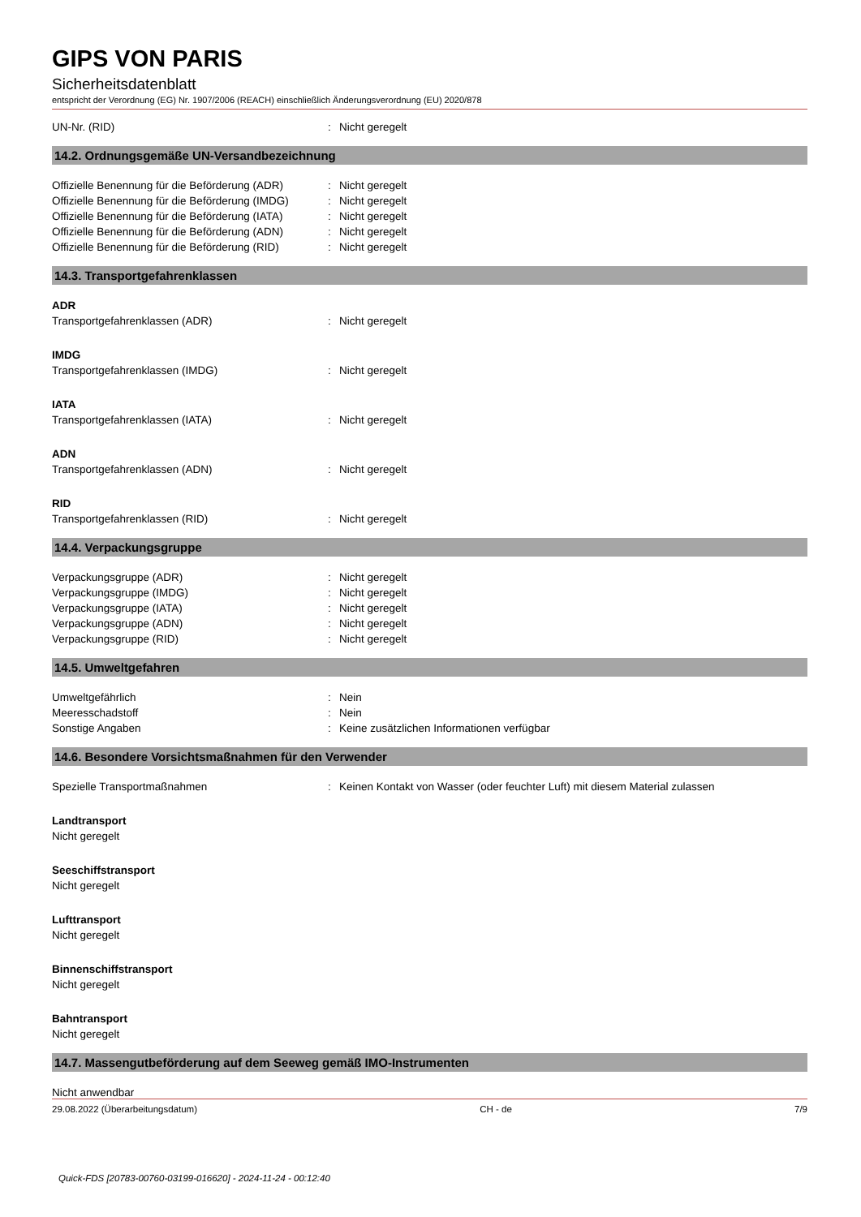GIPS VON PARIS
Sicherheitsdatenblatt
entspricht der Verordnung (EG) Nr. 1907/2006 (REACH) einschließlich Änderungsverordnung (EU) 2020/878
UN-Nr. (RID) : Nicht geregelt
14.2. Ordnungsgemäße UN-Versandbezeichnung
Offizielle Benennung für die Beförderung (ADR)
: Nicht geregelt
Offizielle Benennung für die Beförderung (IMDG)
: Nicht geregelt
Offizielle Benennung für die Beförderung (IATA)
: Nicht geregelt
Offizielle Benennung für die Beförderung (ADN)
: Nicht geregelt
Offizielle Benennung für die Beförderung (RID)
: Nicht geregelt
14.3. Transportgefahrenklassen
ADR
Transportgefahrenklassen (ADR) : Nicht geregelt
IMDG
Transportgefahrenklassen (IMDG) : Nicht geregelt
IATA
Transportgefahrenklassen (IATA) : Nicht geregelt
ADN
Transportgefahrenklassen (ADN) : Nicht geregelt
RID
Transportgefahrenklassen (RID) : Nicht geregelt
14.4. Verpackungsgruppe
Verpackungsgruppe (ADR) : Nicht geregelt
Verpackungsgruppe (IMDG) : Nicht geregelt
Verpackungsgruppe (IATA) : Nicht geregelt
Verpackungsgruppe (ADN) : Nicht geregelt
Verpackungsgruppe (RID) : Nicht geregelt
14.5. Umweltgefahren
Umweltgefährlich : Nein
Meeresschadstoff : Nein
Sonstige Angaben : Keine zusätzlichen Informationen verfügbar
14.6. Besondere Vorsichtsmaßnahmen für den Verwender
Spezielle Transportmaßnahmen : Keinen Kontakt von Wasser (oder feuchter Luft) mit diesem Material zulassen
Landtransport
Nicht geregelt
Seeschiffstransport
Nicht geregelt
Lufttransport
Nicht geregelt
Binnenschiffstransport
Nicht geregelt
Bahntransport
Nicht geregelt
14.7. Massengutbeförderung auf dem Seeweg gemäß IMO-Instrumenten
Nicht anwendbar
29.08.2022 (Überarbeitungsdatum) CH - de 7/9
Quick-FDS [20783-00760-03199-016620] - 2024-11-24 - 00:12:40